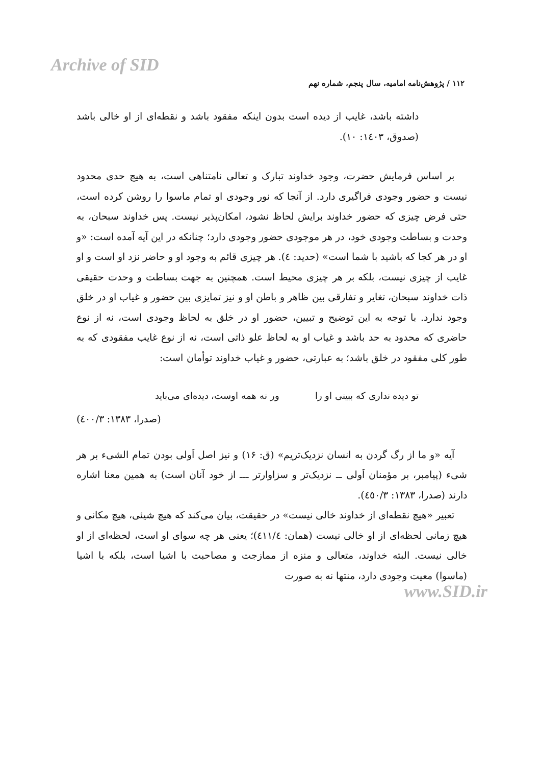Archive of SID
۱۱۲ / پژوهش‌نامه امامیه، سال پنجم، شماره نهم
داشته باشد، غایب از دیده است بدون اینکه مفقود باشد و نقطه‌ای از او خالی باشد (صدوق، ۱٤۰۳: ۱۰).
بر اساس فرمایش حضرت، وجود خداوند تبارک و تعالی نامتناهی است، به هیچ حدی محدود نیست و حضور وجودی فراگیری دارد. از آنجا که نور وجودی او تمام ماسوا را روشن کرده است، حتی فرض چیزی که حضور خداوند برایش لحاظ نشود، امکان‌پذیر نیست. پس خداوند سبحان، به وحدت و بساطت وجودی خود، در هر موجودی حضور وجودی دارد؛ چنانکه در این آیه آمده است: «و او در هر کجا که باشید با شما است» (حدید: ٤). هر چیزی قائم به وجود او و حاضر نزد او است و او غایب از چیزی نیست، بلکه بر هر چیزی محیط است. همچنین به جهت بساطت و وحدت حقیقی ذات خداوند سبحان، تغایر و تفارقی بین ظاهر و باطن او و نیز تمایزی بین حضور و غیاب او در خلق وجود ندارد. با توجه به این توضیح و تبیین، حضور او در خلق به لحاظ وجودی است، نه از نوع حاضری که محدود به حد باشد و غیاب او به لحاظ علو ذاتی است، نه از نوع غایب مفقودی که به طور کلی مفقود در خلق باشد؛ به عبارتی، حضور و غیاب خداوند توأمان است:
تو دیده نداری که ببینی او را ور نه همه اوست، دیده‌ای می‌باید
(صدرا، ۱۳۸۳: ٤۰۰/۳)
آیه «و ما از رگ گردن به انسان نزدیک‌تریم» (ق: ۱۶) و نیز اصل اَولی بودن تمام الشیء بر هر شیء (پیامبر، بر مؤمنان اَولی ــ نزدیک‌تر و سزاوارتر ـــ از خود آنان است) به همین معنا اشاره دارند (صدرا، ۱۳۸۳: ٤٥۰/۳).
تعبیر «هیچ نقطه‌ای از خداوند خالی نیست» در حقیقت، بیان می‌کند که هیچ شیئی، هیچ مکانی و هیچ زمانی لحظه‌ای از او خالی نیست (همان: ٤۱۱/٤)؛ یعنی هر چه سوای او است، لحظه‌ای از او خالی نیست. البته خداوند، متعالی و منزه از ممازجت و مصاحبت با اشیا است، بلکه با اشیا (ماسوا) معیت وجودی دارد، منتها نه به صورت
www.SID.ir